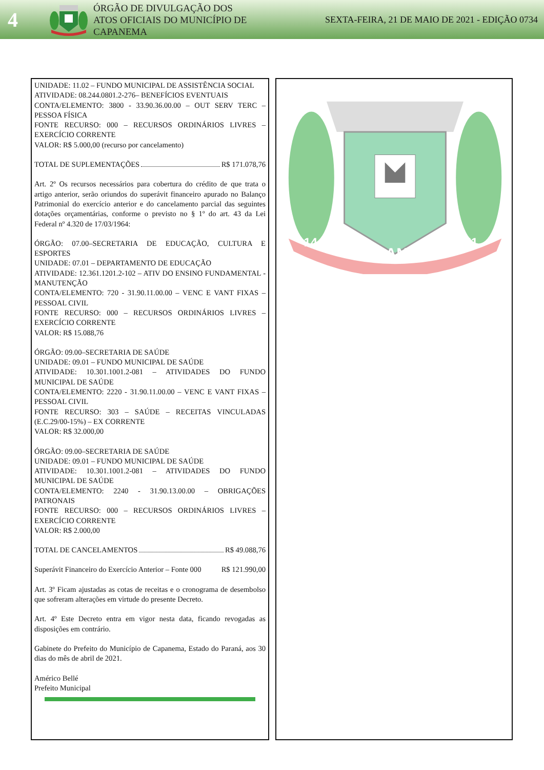4
ÓRGÃO DE DIVULGAÇÃO DOS ATOS OFICIAIS DO MUNICÍPIO DE CAPANEMA
SEXTA-FEIRA, 21 DE MAIO DE 2021 - EDIÇÃO 0734
UNIDADE: 11.02 – FUNDO MUNICIPAL DE ASSISTÊNCIA SOCIAL
ATIVIDADE: 08.244.0801.2-276– BENEFÍCIOS EVENTUAIS
CONTA/ELEMENTO: 3800 - 33.90.36.00.00 – OUT SERV TERC – PESSOA FÍSICA
FONTE RECURSO: 000 – RECURSOS ORDINÁRIOS LIVRES – EXERCÍCIO CORRENTE
VALOR: R$ 5.000,00 (recurso por cancelamento)
TOTAL DE SUPLEMENTAÇÕES R$ 171.078,76
Art. 2º Os recursos necessários para cobertura do crédito de que trata o artigo anterior, serão oriundos do superávit financeiro apurado no Balanço Patrimonial do exercício anterior e do cancelamento parcial das seguintes dotações orçamentárias, conforme o previsto no § 1º do art. 43 da Lei Federal nº 4.320 de 17/03/1964:
ÓRGÃO: 07.00–SECRETARIA DE EDUCAÇÃO, CULTURA E ESPORTES
UNIDADE: 07.01 – DEPARTAMENTO DE EDUCAÇÃO
ATIVIDADE: 12.361.1201.2-102 – ATIV DO ENSINO FUNDAMENTAL - MANUTENÇÃO
CONTA/ELEMENTO: 720 - 31.90.11.00.00 – VENC E VANT FIXAS – PESSOAL CIVIL
FONTE RECURSO: 000 – RECURSOS ORDINÁRIOS LIVRES – EXERCÍCIO CORRENTE
VALOR: R$ 15.088,76
ÓRGÃO: 09.00–SECRETARIA DE SAÚDE
UNIDADE: 09.01 – FUNDO MUNICIPAL DE SAÚDE
ATIVIDADE: 10.301.1001.2-081 – ATIVIDADES DO FUNDO MUNICIPAL DE SAÚDE
CONTA/ELEMENTO: 2220 - 31.90.11.00.00 – VENC E VANT FIXAS – PESSOAL CIVIL
FONTE RECURSO: 303 – SAÚDE – RECEITAS VINCULADAS (E.C.29/00-15%) – EX CORRENTE
VALOR: R$ 32.000,00
ÓRGÃO: 09.00–SECRETARIA DE SAÚDE
UNIDADE: 09.01 – FUNDO MUNICIPAL DE SAÚDE
ATIVIDADE: 10.301.1001.2-081 – ATIVIDADES DO FUNDO MUNICIPAL DE SAÚDE
CONTA/ELEMENTO: 2240 - 31.90.13.00.00 – OBRIGAÇÕES PATRONAIS
FONTE RECURSO: 000 – RECURSOS ORDINÁRIOS LIVRES – EXERCÍCIO CORRENTE
VALOR: R$ 2.000,00
TOTAL DE CANCELAMENTOS R$ 49.088,76
Superávit Financeiro do Exercício Anterior – Fonte 000 R$ 121.990,00
Art. 3º Ficam ajustadas as cotas de receitas e o cronograma de desembolso que sofreram alterações em virtude do presente Decreto.
Art. 4º Este Decreto entra em vigor nesta data, ficando revogadas as disposições em contrário.
Gabinete do Prefeito do Município de Capanema, Estado do Paraná, aos 30 dias do mês de abril de 2021.
Américo Bellé
Prefeito Municipal
CAPANEMA
14-11
1951